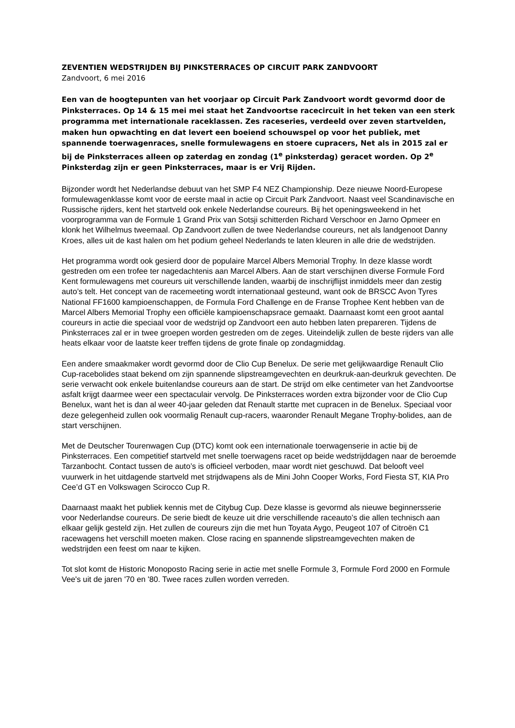ZEVENTIEN WEDSTRIJDEN BIJ PINKSTERRACES OP CIRCUIT PARK ZANDVOORT
Zandvoort, 6 mei 2016
Een van de hoogtepunten van het voorjaar op Circuit Park Zandvoort wordt gevormd door de Pinksterraces. Op 14 & 15 mei mei staat het Zandvoortse racecircuit in het teken van een sterk programma met internationale raceklassen. Zes raceseries, verdeeld over zeven startvelden, maken hun opwachting en dat levert een boeiend schouwspel op voor het publiek, met spannende toerwagenraces, snelle formulewagens en stoere cupracers, Net als in 2015 zal er bij de Pinksterraces alleen op zaterdag en zondag (1<sup>e</sup> pinksterdag) geracet worden. Op 2<sup>e</sup> Pinksterdag zijn er geen Pinksterraces, maar is er Vrij Rijden.
Bijzonder wordt het Nederlandse debuut van het SMP F4 NEZ Championship. Deze nieuwe Noord-Europese formulewagenklasse komt voor de eerste maal in actie op Circuit Park Zandvoort. Naast veel Scandinavische en Russische rijders, kent het startveld ook enkele Nederlandse coureurs. Bij het openingsweekend in het voorprogramma van de Formule 1 Grand Prix van Sotsji schitterden Richard Verschoor en Jarno Opmeer en klonk het Wilhelmus tweemaal. Op Zandvoort zullen de twee Nederlandse coureurs, net als landgenoot Danny Kroes, alles uit de kast halen om het podium geheel Nederlands te laten kleuren in alle drie de wedstrijden.
Het programma wordt ook gesierd door de populaire Marcel Albers Memorial Trophy. In deze klasse wordt gestreden om een trofee ter nagedachtenis aan Marcel Albers. Aan de start verschijnen diverse Formule Ford Kent formulewagens met coureurs uit verschillende landen, waarbij de inschrijflijst inmiddels meer dan zestig auto’s telt. Het concept van de racemeeting wordt internationaal gesteund, want ook de BRSCC Avon Tyres National FF1600 kampioenschappen, de Formula Ford Challenge en de Franse Trophee Kent hebben van de Marcel Albers Memorial Trophy een officiële kampioenschapsrace gemaakt. Daarnaast komt een groot aantal coureurs in actie die speciaal voor de wedstrijd op Zandvoort een auto hebben laten prepareren. Tijdens de Pinksterraces zal er in twee groepen worden gestreden om de zeges. Uiteindelijk zullen de beste rijders van alle heats elkaar voor de laatste keer treffen tijdens de grote finale op zondagmiddag.
Een andere smaakmaker wordt gevormd door de Clio Cup Benelux. De serie met gelijkwaardige Renault Clio Cup-racebolides staat bekend om zijn spannende slipstreamgevechten en deurkruk-aan-deurkruk gevechten. De serie verwacht ook enkele buitenlandse coureurs aan de start. De strijd om elke centimeter van het Zandvoortse asfalt krijgt daarmee weer een spectaculair vervolg. De Pinksterraces worden extra bijzonder voor de Clio Cup Benelux, want het is dan al weer 40-jaar geleden dat Renault startte met cupracen in de Benelux. Speciaal voor deze gelegenheid zullen ook voormalig Renault cup-racers, waaronder Renault Megane Trophy-bolides, aan de start verschijnen.
Met de Deutscher Tourenwagen Cup (DTC) komt ook een internationale toerwagenserie in actie bij de Pinksterraces. Een competitief startveld met snelle toerwagens racet op beide wedstrijddagen naar de beroemde Tarzanbocht. Contact tussen de auto’s is officieel verboden, maar wordt niet geschuwd. Dat belooft veel vuurwerk in het uitdagende startveld met strijdwapens als de Mini John Cooper Works, Ford Fiesta ST, KIA Pro Cee’d GT en Volkswagen Scirocco Cup R.
Daarnaast maakt het publiek kennis met de Citybug Cup. Deze klasse is gevormd als nieuwe beginnersserie voor Nederlandse coureurs. De serie biedt de keuze uit drie verschillende raceauto’s die allen technisch aan elkaar gelijk gesteld zijn. Het zullen de coureurs zijn die met hun Toyata Aygo, Peugeot 107 of Citroën C1 racewagens het verschill moeten maken. Close racing en spannende slipstreamgevechten maken de wedstrijden een feest om naar te kijken.
Tot slot komt de Historic Monoposto Racing serie in actie met snelle Formule 3, Formule Ford 2000 en Formule Vee's uit de jaren '70 en '80. Twee races zullen worden verreden.